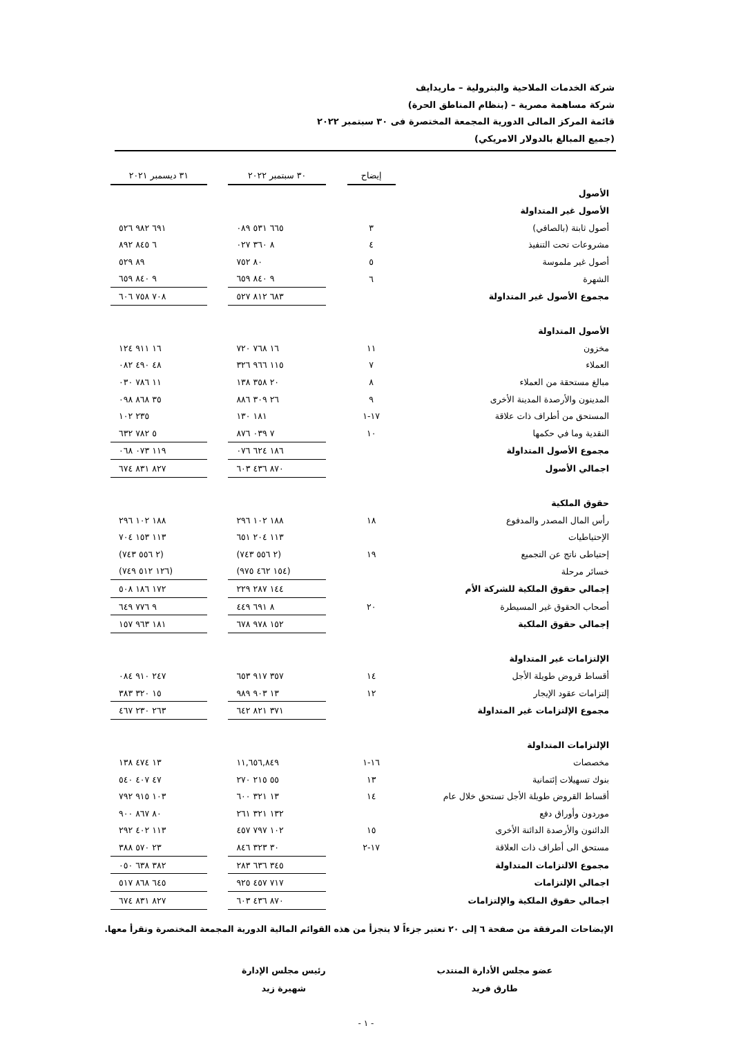شركة الخدمات الملاحية والبترولية – ماريدايف
شركة مساهمة مصرية – (بنظام المناطق الحرة)
قائمة المركز المالى الدورية المجمعة المختصرة فى ٣٠ سبتمبر ٢٠٢٢
(جميع المبالغ بالدولار الامريكي)
| | إيضاح | | ٣٠ سبتمبر ٢٠٢٢ | | ٣١ ديسمبر ٢٠٢١ |
| الأصول | | | | | |
| الأصول غير المتداولة | | | | | |
| أصول ثابتة (بالصافي) | ٣ | | ٦٦٥ ٥٣١ ٠٨٩ | | ٦٩١ ٩٨٢ ٥٢٦ |
| مشروعات تحت التنفيذ | ٤ | | ٨ ٣٦٠ ٠٢٧ | | ٦ ٨٤٥ ٨٩٢ |
| أصول غير ملموسة | ٥ | | ٨٠ ٧٥٢ | | ٨٩ ٥٢٩ |
| الشهرة | ٦ | | ٩ ٨٤٠ ٦٥٩ | | ٩ ٨٤٠ ٦٥٩ |
| مجموع الأصول غير المتداولة | | | ٦٨٣ ٨١٢ ٥٢٧ | | ٧٠٨ ٧٥٨ ٦٠٦ |
| الأصول المتداولة | | | | | |
| مخزون | ١١ | | ١٦ ٧٦٨ ٧٢٠ | | ١٦ ٩١١ ١٢٤ |
| العملاء | ٧ | | ١١٥ ٩٦٦ ٣٢٦ | | ٤٨ ٤٩٠ ٠٨٢ |
| مبالغ مستحقة من العملاء | ٨ | | ٢٠ ٣٥٨ ١٣٨ | | ١١ ٧٨٦ ٠٣٠ |
| المدينون والأرصدة المدينة الأخرى | ٩ | | ٢٦ ٣٠٩ ٨٨٦ | | ٣٥ ٨٦٨ ٠٩٨ |
| المستحق من أطراف ذات علاقة | ١٧-١ | | ١٨١ ١٣٠ | | ٢٣٥ ١٠٢ |
| النقدية وما في حكمها | ١٠ | | ٧ ٠٣٩ ٨٧٦ | | ٥ ٧٨٢ ٦٣٢ |
| مجموع الأصول المتداولة | | | ١٨٦ ٦٢٤ ٠٧٦ | | ١١٩ ٠٧٣ ٠٦٨ |
| اجمالي الأصول | | | ٨٧٠ ٤٣٦ ٦٠٣ | | ٨٢٧ ٨٣١ ٦٧٤ |
| حقوق الملكية | | | | | |
| رأس المال المصدر والمدفوع | ١٨ | | ١٨٨ ١٠٢ ٢٩٦ | | ١٨٨ ١٠٢ ٢٩٦ |
| الإحتياطيات | | | ١١٣ ٢٠٤ ٦٥١ | | ١١٣ ١٥٣ ٧٠٤ |
| إحتياطى ناتج عن التجميع | ١٩ | | (٢ ٥٥٦ ٧٤٣) | | (٢ ٥٥٦ ٧٤٣) |
| خسائر مرحلة | | | (١٥٤ ٤٦٢ ٩٧٥) | | (١٢٦ ٥١٢ ٧٤٩) |
| إجمالي حقوق الملكية للشركة الأم | | | ١٤٤ ٢٨٧ ٢٢٩ | | ١٧٢ ١٨٦ ٥٠٨ |
| أصحاب الحقوق غير المسيطرة | ٢٠ | | ٨ ٦٩١ ٤٤٩ | | ٩ ٧٧٦ ٦٤٩ |
| إجمالي حقوق الملكية | | | ١٥٢ ٩٧٨ ٦٧٨ | | ١٨١ ٩٦٣ ١٥٧ |
| الإلتزامات غير المتداولة | | | | | |
| أقساط قروض طويلة الأجل | ١٤ | | ٣٥٧ ٩١٧ ٦٥٣ | | ٢٤٧ ٩١٠ ٠٨٤ |
| إلتزامات عقود الإيجار | ١٢ | | ١٣ ٩٠٣ ٩٨٩ | | ١٥ ٣٢٠ ٣٨٣ |
| مجموع الإلتزامات غير المتداولة | | | ٣٧١ ٨٢١ ٦٤٢ | | ٢٦٣ ٢٣٠ ٤٦٧ |
| الإلتزامات المتداولة | | | | | |
| مخصصات | ١٦-١ | | ١١,٦٥٦,٨٤٩ | | ١٣ ٤٧٤ ١٣٨ |
| بنوك تسهيلات إئتمانية | ١٣ | | ٥٥ ٢١٥ ٢٧٠ | | ٤٧ ٤٠٧ ٥٤٠ |
| أقساط القروض طويلة الأجل تستحق خلال عام | ١٤ | | ١٣ ٣٢١ ٦٠٠ | | ١٠٣ ٩١٥ ٧٩٢ |
| موردون وأوراق دفع | | | ١٣٢ ٣٢١ ٢٦١ | | ٨٠ ٨٦٧ ٩٠٠ |
| الدائنون والأرصدة الدائنة الأخرى | ١٥ | | ١٠٢ ٧٩٧ ٤٥٧ | | ١١٣ ٤٠٢ ٢٩٢ |
| مستحق الى أطراف ذات العلاقة | ١٧-٢ | | ٣٠ ٣٢٣ ٨٤٦ | | ٢٣ ٥٧٠ ٣٨٨ |
| مجموع الالتزامات المتداولة | | | ٣٤٥ ٦٣٦ ٢٨٣ | | ٣٨٢ ٦٣٨ ٠٥٠ |
| اجمالي الإلتزامات | | | ٧١٧ ٤٥٧ ٩٢٥ | | ٦٤٥ ٨٦٨ ٥١٧ |
| اجمالي حقوق الملكية والإلتزامات | | | ٨٧٠ ٤٣٦ ٦٠٣ | | ٨٢٧ ٨٣١ ٦٧٤ |
الإيضاحات المرفقة من صفحة ٦ إلى ٢٠ تعتبر جزءاً لا يتجزأ من هذه القوائم المالية الدورية المجمعة المختصرة وتقرأ معها.
عضو مجلس الأدارة المنتدب
طارق فريد
رئيس مجلس الإدارة
شهيرة زيد
- ١ -